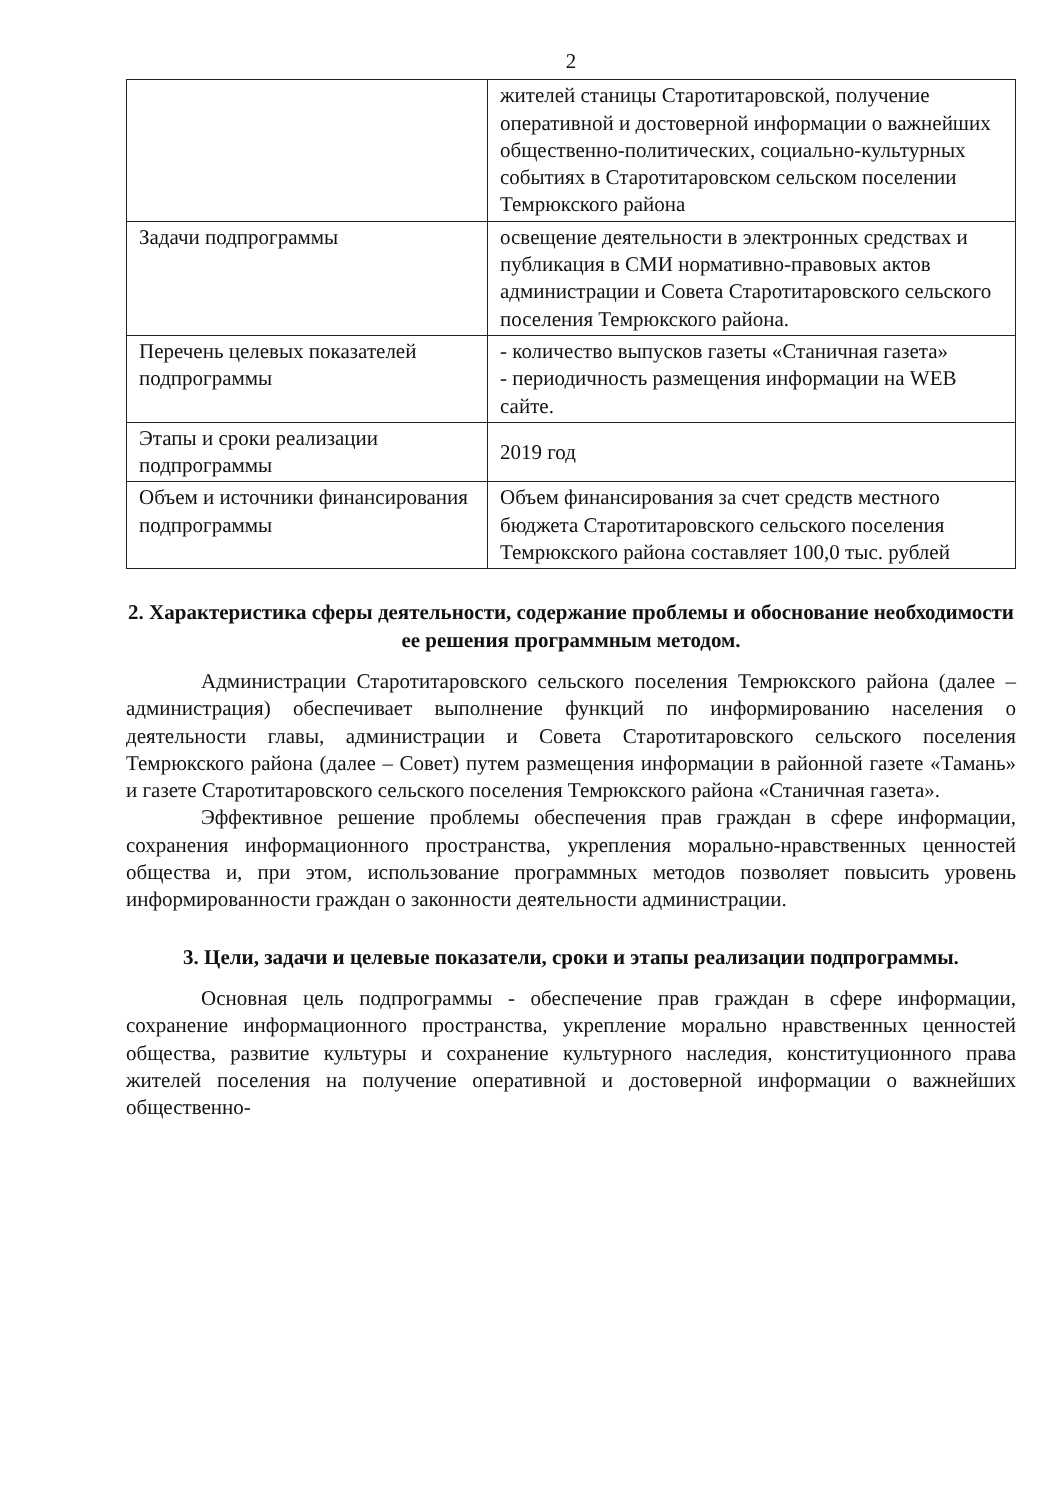2
| | жителей станицы Старотитаровской, получение оперативной и достоверной информации о важнейших общественно-политических, социально-культурных событиях в Старотитаровском сельском поселении Темрюкского района |
| Задачи подпрограммы | освещение деятельности в электронных средствах и публикация в СМИ нормативно-правовых актов администрации и Совета Старотитаровского сельского поселения Темрюкского района. |
| Перечень целевых показателей подпрограммы | - количество выпусков газеты «Станичная газета» - периодичность размещения информации на WEB сайте. |
| Этапы и сроки реализации подпрограммы | 2019 год |
| Объем и источники финансирования подпрограммы | Объем финансирования за счет средств местного бюджета Старотитаровского сельского поселения Темрюкского района составляет 100,0 тыс. рублей |
2. Характеристика сферы деятельности, содержание проблемы и обоснование необходимости ее решения программным методом.
Администрации Старотитаровского сельского поселения Темрюкского района (далее – администрация) обеспечивает выполнение функций по информированию населения о деятельности главы, администрации и Совета Старотитаровского сельского поселения Темрюкского района (далее – Совет) путем размещения информации в районной газете «Тамань» и газете Старотитаровского сельского поселения Темрюкского района «Станичная газета».
Эффективное решение проблемы обеспечения прав граждан в сфере информации, сохранения информационного пространства, укрепления морально-нравственных ценностей общества и, при этом, использование программных методов позволяет повысить уровень информированности граждан о законности деятельности администрации.
3. Цели, задачи и целевые показатели, сроки и этапы реализации подпрограммы.
Основная цель подпрограммы - обеспечение прав граждан в сфере информации, сохранение информационного пространства, укрепление морально нравственных ценностей общества, развитие культуры и сохранение культурного наследия, конституционного права жителей поселения на получение оперативной и достоверной информации о важнейших общественно-